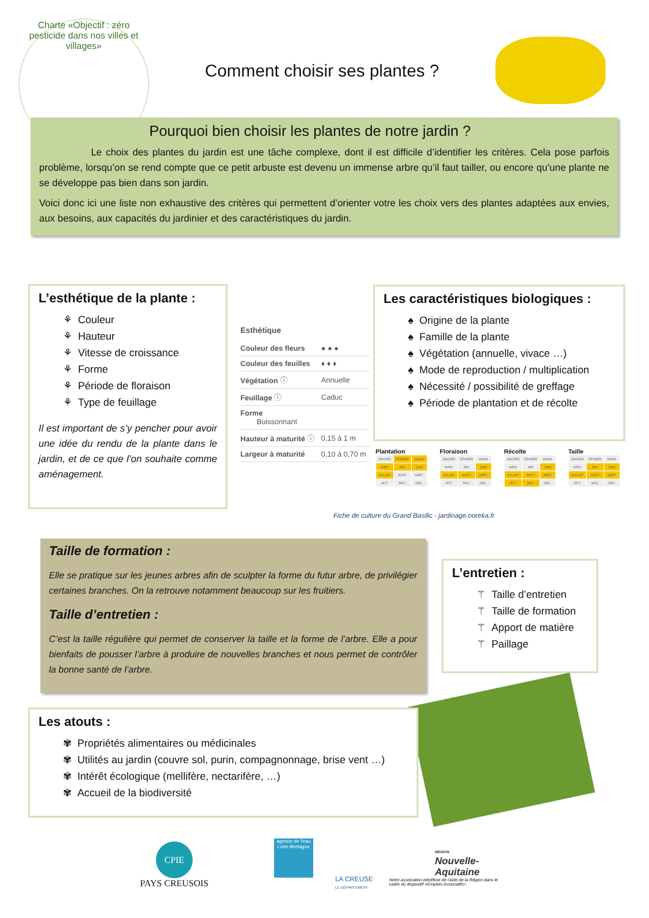Charte «Objectif : zéro pesticide dans nos villes et villages»
Comment choisir ses plantes ?
Pourquoi bien choisir les plantes de notre jardin ?
Le choix des plantes du jardin est une tâche complexe, dont il est difficile d’identifier les critères. Cela pose parfois problème, lorsqu’on se rend compte que ce petit arbuste est devenu un immense arbre qu’il faut tailler, ou encore qu’une plante ne se développe pas bien dans son jardin.
Voici donc ici une liste non exhaustive des critères qui permettent d’orienter votre les choix vers des plantes adaptées aux envies, aux besoins, aux capacités du jardinier et des caractéristiques du jardin.
L’esthétique de la plante :
⚘ Couleur
⚘ Hauteur
⚘ Vitesse de croissance
⚘ Forme
⚘ Période de floraison
⚘ Type de feuillage
Il est important de s’y pencher pour avoir une idée du rendu de la plante dans le jardin, et de ce que l’on souhaite comme aménagement.
Esthétique
| Couleur des fleurs | ● ● ● |
| Couleur des feuilles | ♦ ♦ ♦ |
| Végétation ⓘ | Annuelle |
| Feuillage ⓘ | Caduc |
| Forme Buissonnant | |
| Hauteur à maturité ⓘ | 0,15 à 1 m |
| Largeur à maturité | 0,10 à 0,70 m |
Les caractéristiques biologiques :
♠ Origine de la plante
♠ Famille de la plante
♠ Végétation (annuelle, vivace …)
♠ Mode de reproduction / multiplication
♠ Nécessité / possibilité de greffage
♠ Période de plantation et de récolte
Plantation
| JANVIER | FÉVRIER | MARS |
| AVRIL | MAI | JUIN |
| JUILLET | AOÛT | SEPT. |
| OCT. | NOV. | DÉC. |
Floraison
| JANVIER | FÉVRIER | MARS |
| AVRIL | MAI | JUIN |
| JUILLET | AOÛT | SEPT. |
| OCT. | NOV. | DÉC. |
Récolte
| JANVIER | FÉVRIER | MARS |
| AVRIL | MAI | JUIN |
| JUILLET | AOÛT | SEPT. |
| OCT. | NOV. | DÉC. |
Taille
| JANVIER | FÉVRIER | MARS |
| AVRIL | MAI | JUIN |
| JUILLET | AOÛT | SEPT. |
| OCT. | NOV. | DÉC. |
Fiche de culture du Grand Basilic - jardinage.ooreka.fr
Taille de formation :
Elle se pratique sur les jeunes arbres afin de sculpter la forme du futur arbre, de privilégier certaines branches. On la retrouve notamment beaucoup sur les fruitiers.
Taille d’entretien :
C’est la taille régulière qui permet de conserver la taille et la forme de l’arbre. Elle a pour bienfaits de pousser l’arbre à produire de nouvelles branches et nous permet de contrôler la bonne santé de l’arbre.
L’entretien :
⚚ Taille d’entretien
⚚ Taille de formation
⚚ Apport de matière
⚚ Paillage
Les atouts :
✾ Propriétés alimentaires ou médicinales
✾ Utilités au jardin (couvre sol, purin, compagnonnage, brise vent …)
✾ Intérêt écologique (mellifère, nectarifère, …)
✾ Accueil de la biodiversité
CPIE
PAYS CREUSOIS
agence de l'eau Loire-Bretagne
LA CREUSE
LE DÉPARTEMENT
RÉGION
Nouvelle-Aquitaine
Notre association bénéficie de l’aide de la Région dans le cadre du dispositif «Emplois Associatifs»